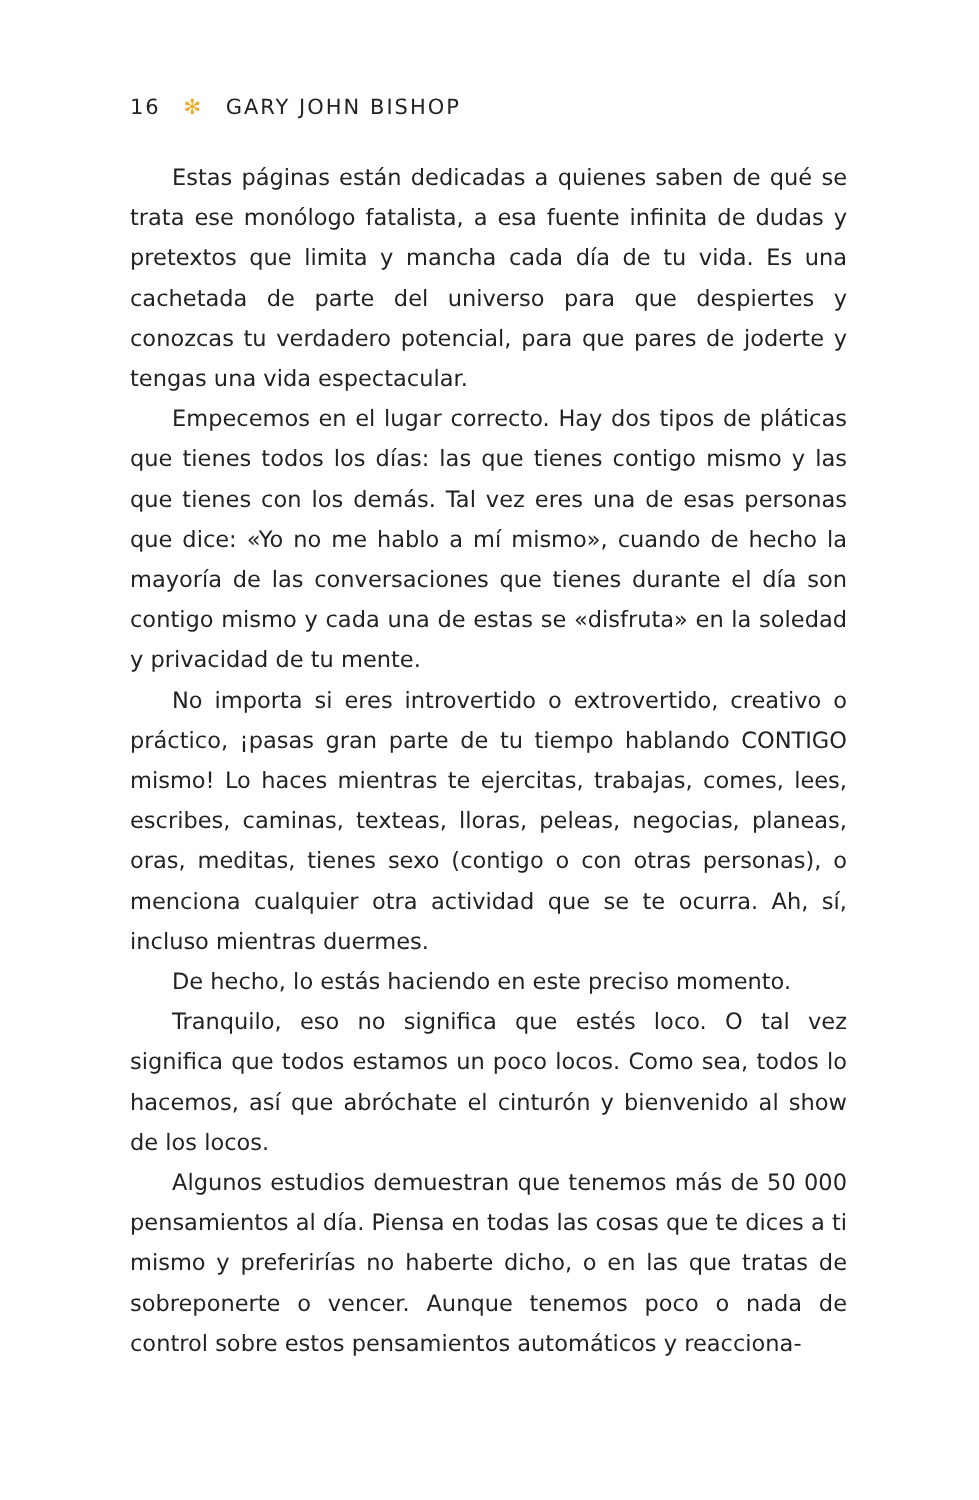16 ✻ GARY JOHN BISHOP
Estas páginas están dedicadas a quienes saben de qué se trata ese monólogo fatalista, a esa fuente infinita de dudas y pretextos que limita y mancha cada día de tu vida. Es una cachetada de parte del universo para que despiertes y conozcas tu verdadero potencial, para que pares de joderte y tengas una vida espectacular.
Empecemos en el lugar correcto. Hay dos tipos de pláticas que tienes todos los días: las que tienes contigo mismo y las que tienes con los demás. Tal vez eres una de esas personas que dice: «Yo no me hablo a mí mismo», cuando de hecho la mayoría de las conversaciones que tienes durante el día son contigo mismo y cada una de estas se «disfruta» en la soledad y privacidad de tu mente.
No importa si eres introvertido o extrovertido, creativo o práctico, ¡pasas gran parte de tu tiempo hablando CONTIGO mismo! Lo haces mientras te ejercitas, trabajas, comes, lees, escribes, caminas, texteas, lloras, peleas, negocias, planeas, oras, meditas, tienes sexo (contigo o con otras personas), o menciona cualquier otra actividad que se te ocurra. Ah, sí, incluso mientras duermes.
De hecho, lo estás haciendo en este preciso momento.
Tranquilo, eso no significa que estés loco. O tal vez significa que todos estamos un poco locos. Como sea, todos lo hacemos, así que abróchate el cinturón y bienvenido al show de los locos.
Algunos estudios demuestran que tenemos más de 50 000 pensamientos al día. Piensa en todas las cosas que te dices a ti mismo y preferirías no haberte dicho, o en las que tratas de sobreponerte o vencer. Aunque tenemos poco o nada de control sobre estos pensamientos automáticos y reacciona-